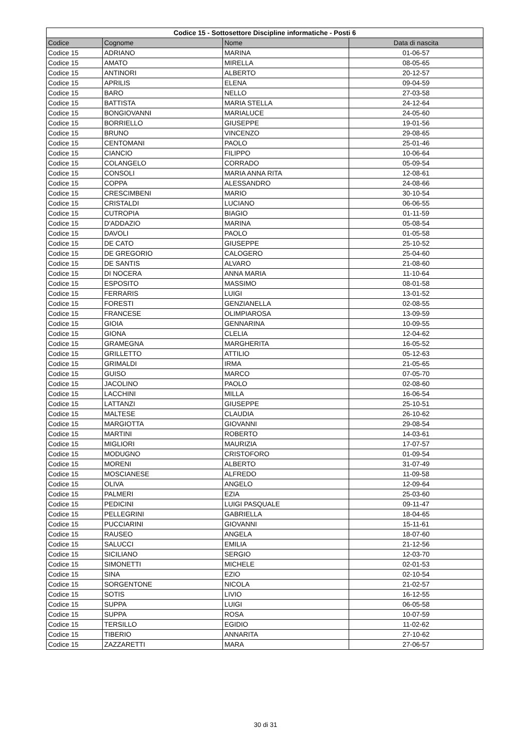| Codice 15 - Sottosettore Discipline informatiche - Posti 6 | | | |
| --- | --- | --- | --- |
| Codice | Cognome | Nome | Data di nascita |
| Codice 15 | ADRIANO | MARINA | 01-06-57 |
| Codice 15 | AMATO | MIRELLA | 08-05-65 |
| Codice 15 | ANTINORI | ALBERTO | 20-12-57 |
| Codice 15 | APRILIS | ELENA | 09-04-59 |
| Codice 15 | BARO | NELLO | 27-03-58 |
| Codice 15 | BATTISTA | MARIA STELLA | 24-12-64 |
| Codice 15 | BONGIOVANNI | MARIALUCE | 24-05-60 |
| Codice 15 | BORRIELLO | GIUSEPPE | 19-01-56 |
| Codice 15 | BRUNO | VINCENZO | 29-08-65 |
| Codice 15 | CENTOMANI | PAOLO | 25-01-46 |
| Codice 15 | CIANCIO | FILIPPO | 10-06-64 |
| Codice 15 | COLANGELO | CORRADO | 05-09-54 |
| Codice 15 | CONSOLI | MARIA ANNA RITA | 12-08-61 |
| Codice 15 | COPPA | ALESSANDRO | 24-08-66 |
| Codice 15 | CRESCIMBENI | MARIO | 30-10-54 |
| Codice 15 | CRISTALDI | LUCIANO | 06-06-55 |
| Codice 15 | CUTROPIA | BIAGIO | 01-11-59 |
| Codice 15 | D'ADDAZIO | MARINA | 05-08-54 |
| Codice 15 | DAVOLI | PAOLO | 01-05-58 |
| Codice 15 | DE CATO | GIUSEPPE | 25-10-52 |
| Codice 15 | DE GREGORIO | CALOGERO | 25-04-60 |
| Codice 15 | DE SANTIS | ALVARO | 21-08-60 |
| Codice 15 | DI NOCERA | ANNA MARIA | 11-10-64 |
| Codice 15 | ESPOSITO | MASSIMO | 08-01-58 |
| Codice 15 | FERRARIS | LUIGI | 13-01-52 |
| Codice 15 | FORESTI | GENZIANELLA | 02-08-55 |
| Codice 15 | FRANCESE | OLIMPIAROSA | 13-09-59 |
| Codice 15 | GIOIA | GENNARINA | 10-09-55 |
| Codice 15 | GIONA | CLELIA | 12-04-62 |
| Codice 15 | GRAMEGNA | MARGHERITA | 16-05-52 |
| Codice 15 | GRILLETTO | ATTILIO | 05-12-63 |
| Codice 15 | GRIMALDI | IRMA | 21-05-65 |
| Codice 15 | GUISO | MARCO | 07-05-70 |
| Codice 15 | JACOLINO | PAOLO | 02-08-60 |
| Codice 15 | LACCHINI | MILLA | 16-06-54 |
| Codice 15 | LATTANZI | GIUSEPPE | 25-10-51 |
| Codice 15 | MALTESE | CLAUDIA | 26-10-62 |
| Codice 15 | MARGIOTTA | GIOVANNI | 29-08-54 |
| Codice 15 | MARTINI | ROBERTO | 14-03-61 |
| Codice 15 | MIGLIORI | MAURIZIA | 17-07-57 |
| Codice 15 | MODUGNO | CRISTOFORO | 01-09-54 |
| Codice 15 | MORENI | ALBERTO | 31-07-49 |
| Codice 15 | MOSCIANESE | ALFREDO | 11-09-58 |
| Codice 15 | OLIVA | ANGELO | 12-09-64 |
| Codice 15 | PALMERI | EZIA | 25-03-60 |
| Codice 15 | PEDICINI | LUIGI PASQUALE | 09-11-47 |
| Codice 15 | PELLEGRINI | GABRIELLA | 18-04-65 |
| Codice 15 | PUCCIARINI | GIOVANNI | 15-11-61 |
| Codice 15 | RAUSEO | ANGELA | 18-07-60 |
| Codice 15 | SALUCCI | EMILIA | 21-12-56 |
| Codice 15 | SICILIANO | SERGIO | 12-03-70 |
| Codice 15 | SIMONETTI | MICHELE | 02-01-53 |
| Codice 15 | SINA | EZIO | 02-10-54 |
| Codice 15 | SORGENTONE | NICOLA | 21-02-57 |
| Codice 15 | SOTIS | LIVIO | 16-12-55 |
| Codice 15 | SUPPA | LUIGI | 06-05-58 |
| Codice 15 | SUPPA | ROSA | 10-07-59 |
| Codice 15 | TERSILLO | EGIDIO | 11-02-62 |
| Codice 15 | TIBERIO | ANNARITA | 27-10-62 |
| Codice 15 | ZAZZARETTI | MARA | 27-06-57 |
30 di 31